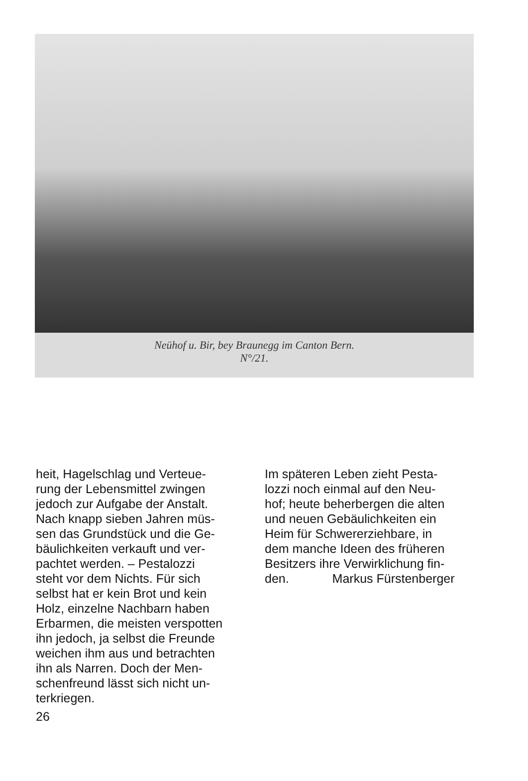Neühof u. Bir, bey Braunegg im Canton Bern.
N°/21.
heit, Hagelschlag und Verteue-
rung der Lebensmittel zwingen
jedoch zur Aufgabe der Anstalt.
Nach knapp sieben Jahren müs-
sen das Grundstück und die Ge-
bäulichkeiten verkauft und ver-
pachtet werden. – Pestalozzi
steht vor dem Nichts. Für sich
selbst hat er kein Brot und kein
Holz, einzelne Nachbarn haben
Erbarmen, die meisten verspotten
ihn jedoch, ja selbst die Freunde
weichen ihm aus und betrachten
ihn als Narren. Doch der Men-
schenfreund lässt sich nicht un-
terkriegen.
Im späteren Leben zieht Pesta-
lozzi noch einmal auf den Neu-
hof; heute beherbergen die alten
und neuen Gebäulichkeiten ein
Heim für Schwererziehbare, in
dem manche Ideen des früheren
Besitzers ihre Verwirklichung fin-
den. Markus Fürstenberger
26